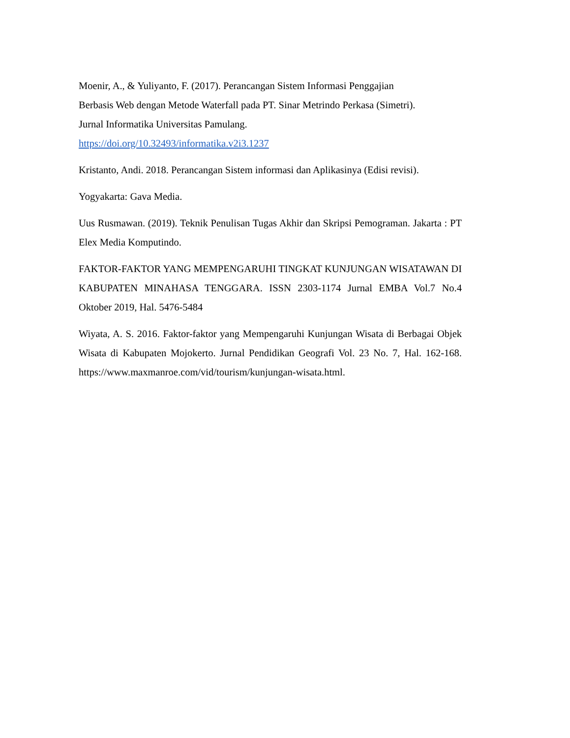Moenir, A., & Yuliyanto, F. (2017). Perancangan Sistem Informasi Penggajian
Berbasis Web dengan Metode Waterfall pada PT. Sinar Metrindo Perkasa (Simetri).
Jurnal Informatika Universitas Pamulang.
https://doi.org/10.32493/informatika.v2i3.1237
Kristanto, Andi. 2018. Perancangan Sistem informasi dan Aplikasinya (Edisi revisi).
Yogyakarta: Gava Media.
Uus Rusmawan. (2019). Teknik Penulisan Tugas Akhir dan Skripsi Pemograman. Jakarta : PT Elex Media Komputindo.
FAKTOR-FAKTOR YANG MEMPENGARUHI TINGKAT KUNJUNGAN WISATAWAN DI KABUPATEN MINAHASA TENGGARA. ISSN 2303-1174 Jurnal EMBA Vol.7 No.4 Oktober 2019, Hal. 5476-5484
Wiyata, A. S. 2016. Faktor-faktor yang Mempengaruhi Kunjungan Wisata di Berbagai Objek Wisata di Kabupaten Mojokerto. Jurnal Pendidikan Geografi Vol. 23 No. 7, Hal. 162-168. https://www.maxmanroe.com/vid/tourism/kunjungan-wisata.html.